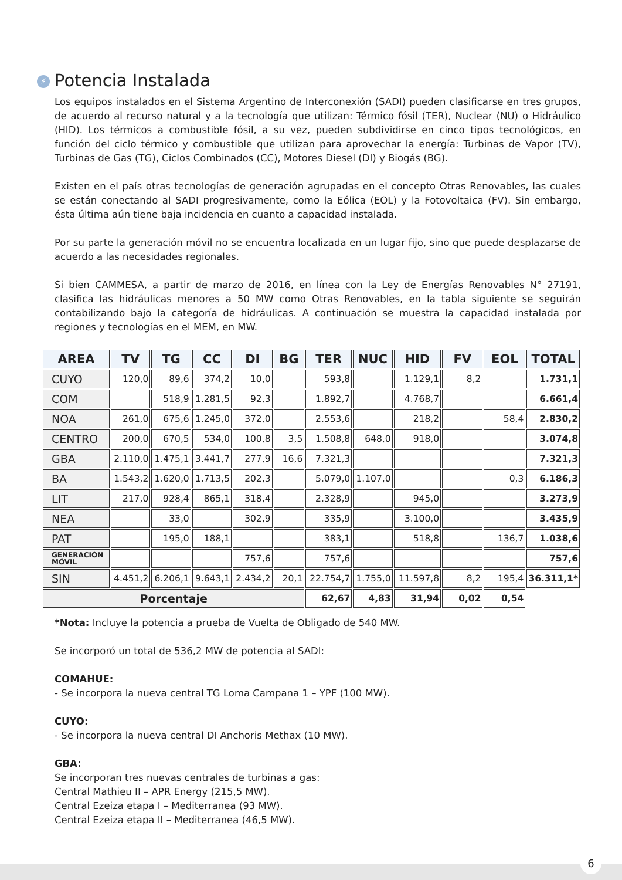⚡ Potencia Instalada
Los equipos instalados en el Sistema Argentino de Interconexión (SADI) pueden clasificarse en tres grupos, de acuerdo al recurso natural y a la tecnología que utilizan: Térmico fósil (TER), Nuclear (NU) o Hidráulico (HID). Los térmicos a combustible fósil, a su vez, pueden subdividirse en cinco tipos tecnológicos, en función del ciclo térmico y combustible que utilizan para aprovechar la energía: Turbinas de Vapor (TV), Turbinas de Gas (TG), Ciclos Combinados (CC), Motores Diesel (DI) y Biogás (BG).
Existen en el país otras tecnologías de generación agrupadas en el concepto Otras Renovables, las cuales se están conectando al SADI progresivamente, como la Eólica (EOL) y la Fotovoltaica (FV). Sin embargo, ésta última aún tiene baja incidencia en cuanto a capacidad instalada.
Por su parte la generación móvil no se encuentra localizada en un lugar fijo, sino que puede desplazarse de acuerdo a las necesidades regionales.
Si bien CAMMESA, a partir de marzo de 2016, en línea con la Ley de Energías Renovables N° 27191, clasifica las hidráulicas menores a 50 MW como Otras Renovables, en la tabla siguiente se seguirán contabilizando bajo la categoría de hidráulicas. A continuación se muestra la capacidad instalada por regiones y tecnologías en el MEM, en MW.
| AREA | TV | TG | CC | DI | BG | TER | NUC | HID | FV | EOL | TOTAL |
| --- | --- | --- | --- | --- | --- | --- | --- | --- | --- | --- | --- |
| CUYO | 120,0 | 89,6 | 374,2 | 10,0 | | 593,8 | | 1.129,1 | 8,2 | | 1.731,1 |
| COM | | 518,9 | 1.281,5 | 92,3 | | 1.892,7 | | 4.768,7 | | | 6.661,4 |
| NOA | 261,0 | 675,6 | 1.245,0 | 372,0 | | 2.553,6 | | 218,2 | | 58,4 | 2.830,2 |
| CENTRO | 200,0 | 670,5 | 534,0 | 100,8 | 3,5 | 1.508,8 | 648,0 | 918,0 | | | 3.074,8 |
| GBA | 2.110,0 | 1.475,1 | 3.441,7 | 277,9 | 16,6 | 7.321,3 | | | | | 7.321,3 |
| BA | 1.543,2 | 1.620,0 | 1.713,5 | 202,3 | | 5.079,0 | 1.107,0 | | | 0,3 | 6.186,3 |
| LIT | 217,0 | 928,4 | 865,1 | 318,4 | | 2.328,9 | | 945,0 | | | 3.273,9 |
| NEA | | 33,0 | | 302,9 | | 335,9 | | 3.100,0 | | | 3.435,9 |
| PAT | | 195,0 | 188,1 | | | 383,1 | | 518,8 | | 136,7 | 1.038,6 |
| GENERACIÓN MÓVIL | | | | 757,6 | | 757,6 | | | | | 757,6 |
| SIN | 4.451,2 | 6.206,1 | 9.643,1 | 2.434,2 | 20,1 | 22.754,7 | 1.755,0 | 11.597,8 | 8,2 | 195,4 | 36.311,1* |
| Porcentaje | | | | | | 62,67 | 4,83 | 31,94 | 0,02 | 0,54 | |
*Nota: Incluye la potencia a prueba de Vuelta de Obligado de 540 MW.
Se incorporó un total de 536,2 MW de potencia al SADI:
COMAHUE:
- Se incorpora la nueva central TG Loma Campana 1 – YPF (100 MW).
CUYO:
- Se incorpora la nueva central DI Anchoris Methax (10 MW).
GBA:
Se incorporan tres nuevas centrales de turbinas a gas:
Central Mathieu II – APR Energy (215,5 MW).
Central Ezeiza etapa I – Mediterranea (93 MW).
Central Ezeiza etapa II – Mediterranea (46,5 MW).
6